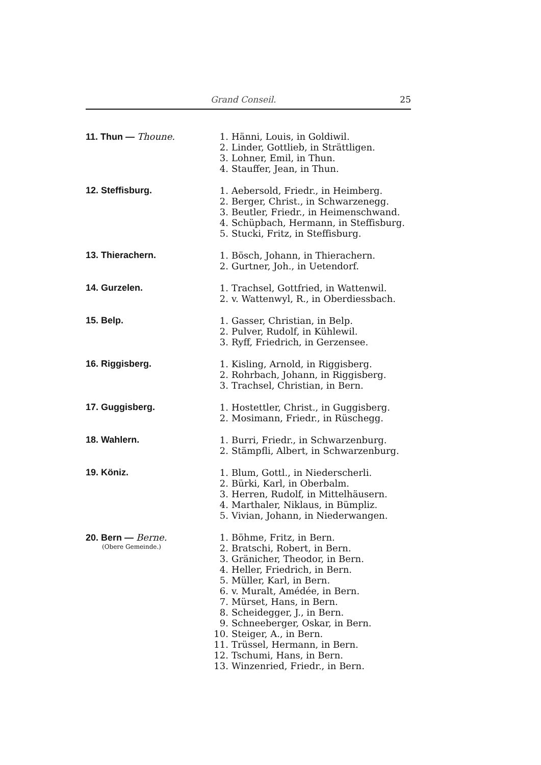Grand Conseil. 25
11. Thun — Thoune.
1. Hänni, Louis, in Goldiwil.
2. Linder, Gottlieb, in Strättligen.
3. Lohner, Emil, in Thun.
4. Stauffer, Jean, in Thun.
12. Steffisburg.
1. Aebersold, Friedr., in Heimberg.
2. Berger, Christ., in Schwarzenegg.
3. Beutler, Friedr., in Heimenschwand.
4. Schüpbach, Hermann, in Steffisburg.
5. Stucki, Fritz, in Steffisburg.
13. Thierachern.
1. Bösch, Johann, in Thierachern.
2. Gurtner, Joh., in Uetendorf.
14. Gurzelen.
1. Trachsel, Gottfried, in Wattenwil.
2. v. Wattenwyl, R., in Oberdiessbach.
15. Belp.
1. Gasser, Christian, in Belp.
2. Pulver, Rudolf, in Kühlewil.
3. Ryff, Friedrich, in Gerzensee.
16. Riggisberg.
1. Kisling, Arnold, in Riggisberg.
2. Rohrbach, Johann, in Riggisberg.
3. Trachsel, Christian, in Bern.
17. Guggisberg.
1. Hostettler, Christ., in Guggisberg.
2. Mosimann, Friedr., in Rüschegg.
18. Wahlern.
1. Burri, Friedr., in Schwarzenburg.
2. Stämpfli, Albert, in Schwarzenburg.
19. Köniz.
1. Blum, Gottl., in Niederscherli.
2. Bürki, Karl, in Oberbalm.
3. Herren, Rudolf, in Mittelhäusern.
4. Marthaler, Niklaus, in Bümpliz.
5. Vivian, Johann, in Niederwangen.
20. Bern — Berne.
(Obere Gemeinde.)
1. Böhme, Fritz, in Bern.
2. Bratschi, Robert, in Bern.
3. Gränicher, Theodor, in Bern.
4. Heller, Friedrich, in Bern.
5. Müller, Karl, in Bern.
6. v. Muralt, Amédée, in Bern.
7. Mürset, Hans, in Bern.
8. Scheidegger, J., in Bern.
9. Schneeberger, Oskar, in Bern.
10. Steiger, A., in Bern.
11. Trüssel, Hermann, in Bern.
12. Tschumi, Hans, in Bern.
13. Winzenried, Friedr., in Bern.